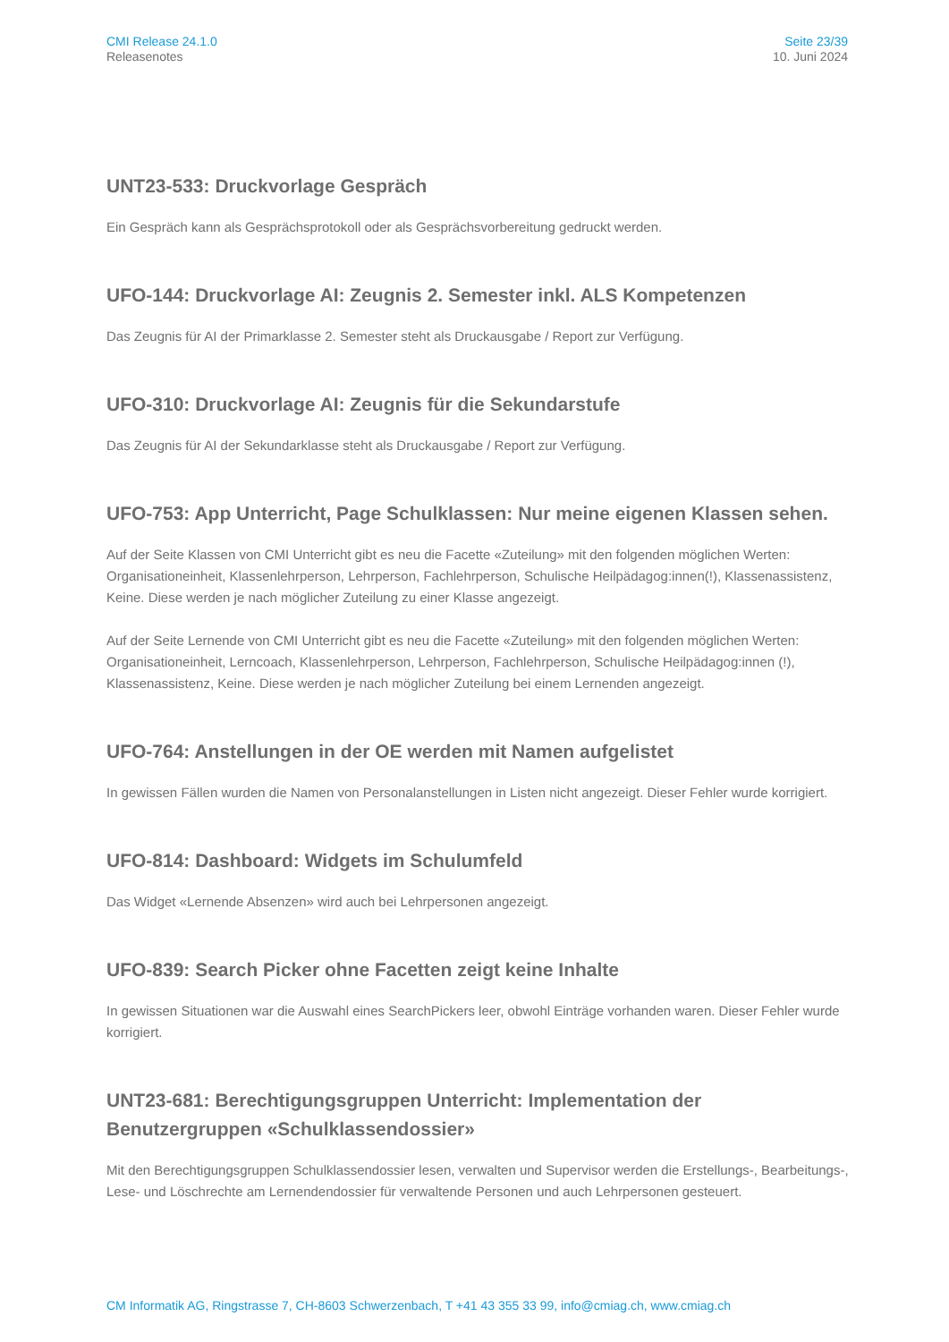CMI Release 24.1.0
Releasenotes
Seite 23/39
10. Juni 2024
UNT23-533: Druckvorlage Gespräch
Ein Gespräch kann als Gesprächsprotokoll oder als Gesprächsvorbereitung gedruckt werden.
UFO-144: Druckvorlage AI: Zeugnis 2. Semester inkl. ALS Kompetenzen
Das Zeugnis für AI der Primarklasse 2. Semester steht als Druckausgabe / Report zur Verfügung.
UFO-310: Druckvorlage AI: Zeugnis für die Sekundarstufe
Das Zeugnis für AI der Sekundarklasse steht als Druckausgabe / Report zur Verfügung.
UFO-753: App Unterricht, Page Schulklassen: Nur meine eigenen Klassen sehen.
Auf der Seite Klassen von CMI Unterricht gibt es neu die Facette «Zuteilung» mit den folgenden möglichen Werten: Organisationeinheit, Klassenlehrperson, Lehrperson, Fachlehrperson, Schulische Heilpädagog:innen(!), Klassenassistenz, Keine. Diese werden je nach möglicher Zuteilung zu einer Klasse angezeigt.
Auf der Seite Lernende von CMI Unterricht gibt es neu die Facette «Zuteilung» mit den folgenden möglichen Werten: Organisationeinheit, Lerncoach, Klassenlehrperson, Lehrperson, Fachlehrperson, Schulische Heilpädagog:innen (!), Klassenassistenz, Keine. Diese werden je nach möglicher Zuteilung bei einem Lernenden angezeigt.
UFO-764: Anstellungen in der OE werden mit Namen aufgelistet
In gewissen Fällen wurden die Namen von Personalanstellungen in Listen nicht angezeigt. Dieser Fehler wurde korrigiert.
UFO-814: Dashboard: Widgets im Schulumfeld
Das Widget «Lernende Absenzen» wird auch bei Lehrpersonen angezeigt.
UFO-839: Search Picker ohne Facetten zeigt keine Inhalte
In gewissen Situationen war die Auswahl eines SearchPickers leer, obwohl Einträge vorhanden waren. Dieser Fehler wurde korrigiert.
UNT23-681: Berechtigungsgruppen Unterricht: Implementation der Benutzergruppen «Schulklassendossier»
Mit den Berechtigungsgruppen Schulklassendossier lesen, verwalten und Supervisor werden die Erstellungs-, Bearbeitungs-, Lese- und Löschrechte am Lernendendossier für verwaltende Personen und auch Lehrpersonen gesteuert.
CM Informatik AG, Ringstrasse 7, CH-8603 Schwerzenbach, T +41 43 355 33 99, info@cmiag.ch, www.cmiag.ch